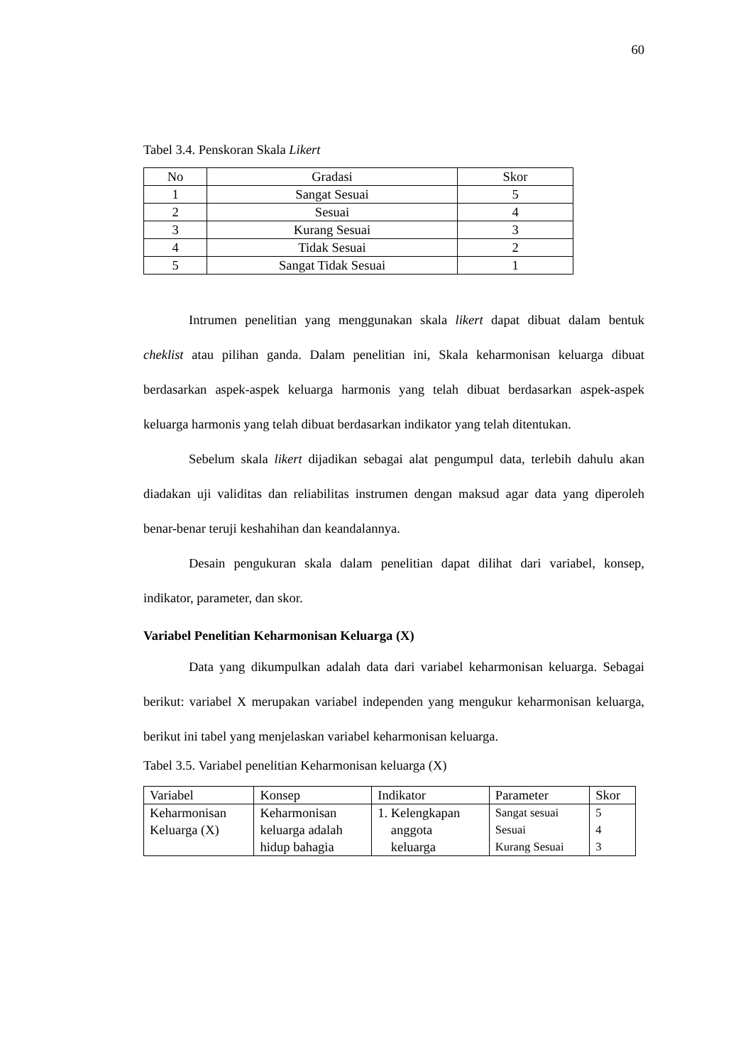60
Tabel 3.4. Penskoran Skala Likert
| No | Gradasi | Skor |
| --- | --- | --- |
| 1 | Sangat Sesuai | 5 |
| 2 | Sesuai | 4 |
| 3 | Kurang Sesuai | 3 |
| 4 | Tidak Sesuai | 2 |
| 5 | Sangat Tidak Sesuai | 1 |
Intrumen penelitian yang menggunakan skala likert dapat dibuat dalam bentuk cheklist atau pilihan ganda. Dalam penelitian ini, Skala keharmonisan keluarga dibuat berdasarkan aspek-aspek keluarga harmonis yang telah dibuat berdasarkan aspek-aspek keluarga harmonis yang telah dibuat berdasarkan indikator yang telah ditentukan.
Sebelum skala likert dijadikan sebagai alat pengumpul data, terlebih dahulu akan diadakan uji validitas dan reliabilitas instrumen dengan maksud agar data yang diperoleh benar-benar teruji keshahihan dan keandalannya.
Desain pengukuran skala dalam penelitian dapat dilihat dari variabel, konsep, indikator, parameter, dan skor.
Variabel Penelitian Keharmonisan Keluarga (X)
Data yang dikumpulkan adalah data dari variabel keharmonisan keluarga. Sebagai berikut: variabel X merupakan variabel independen yang mengukur keharmonisan keluarga, berikut ini tabel yang menjelaskan variabel keharmonisan keluarga.
Tabel 3.5. Variabel penelitian Keharmonisan keluarga (X)
| Variabel | Konsep | Indikator | Parameter | Skor |
| Keharmonisan Keluarga (X) | Keharmonisan keluarga adalah hidup bahagia | 1. Kelengkapan anggota keluarga | Sangat sesuai Sesuai Kurang Sesuai | 5 4 3 |